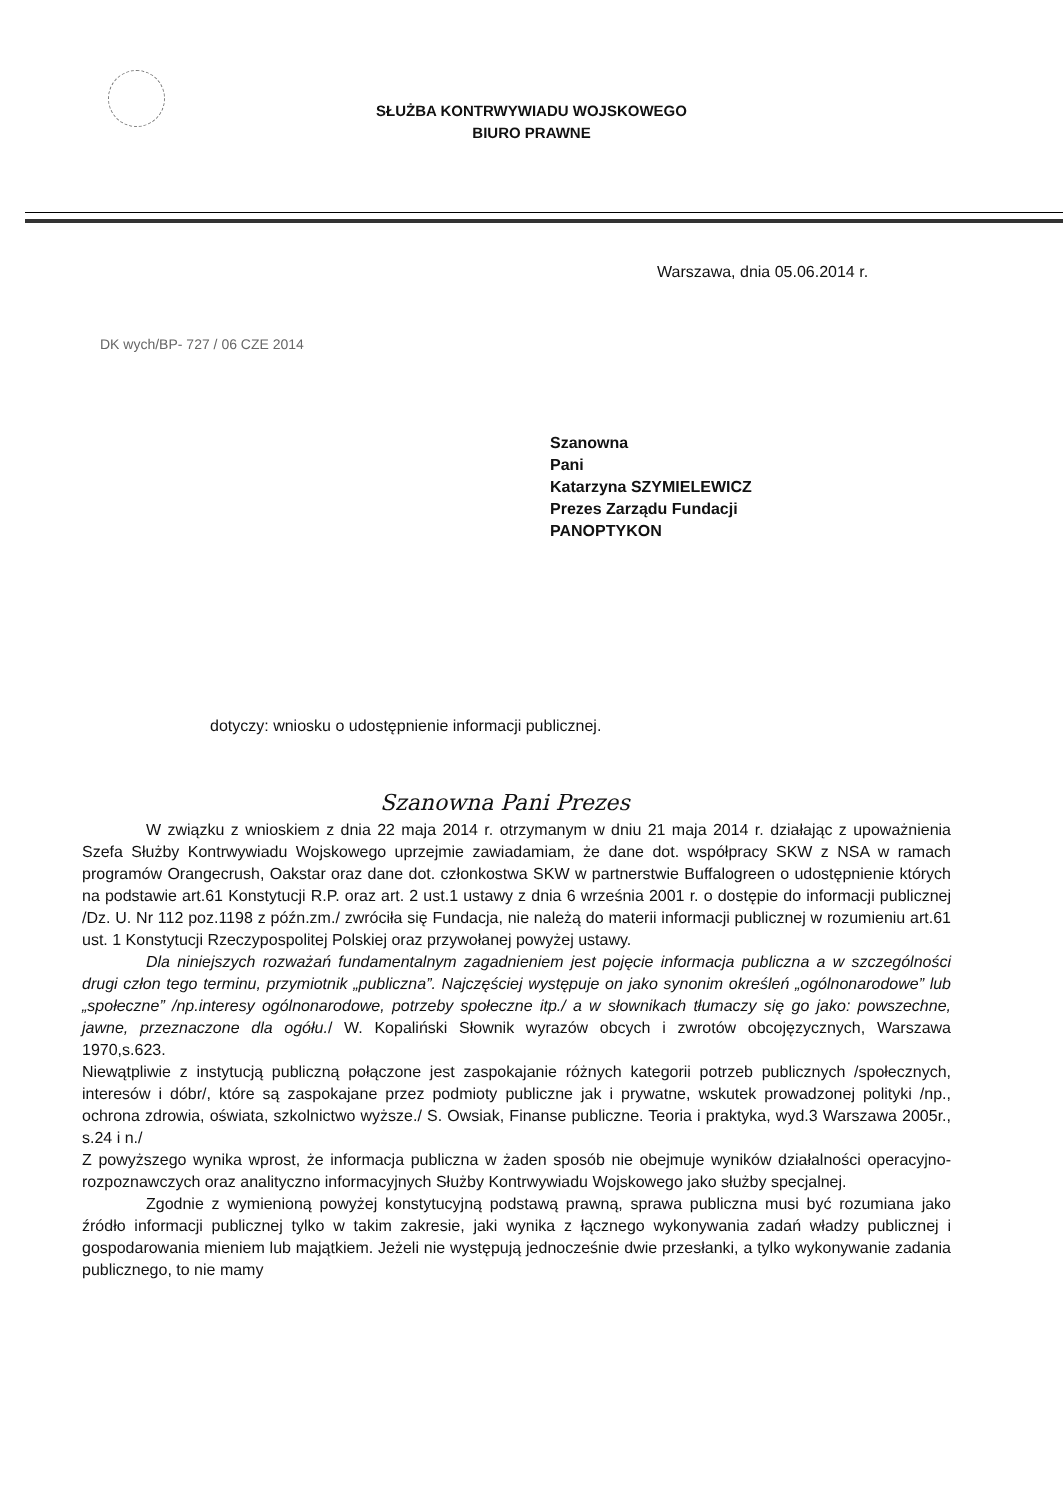SŁUŻBA KONTRWYWIADU WOJSKOWEGO
BIURO PRAWNE
Warszawa, dnia 05.06.2014 r.
DK wych/BP- 727 / 06 CZE 2014
Szanowna
Pani
Katarzyna SZYMIELEWICZ
Prezes Zarządu Fundacji
PANOPTYKON
dotyczy: wniosku o udostępnienie informacji publicznej.
Szanowna Pani Prezes
W związku z wnioskiem z dnia 22 maja 2014 r. otrzymanym w dniu 21 maja 2014 r. działając z upoważnienia Szefa Służby Kontrwywiadu Wojskowego uprzejmie zawiadamiam, że dane dot. współpracy SKW z NSA w ramach programów Orangecrush, Oakstar oraz dane dot. członkostwa SKW w partnerstwie Buffalogreen o udostępnienie których na podstawie art.61 Konstytucji R.P. oraz art. 2 ust.1 ustawy z dnia 6 września 2001 r. o dostępie do informacji publicznej /Dz. U. Nr 112 poz.1198 z późn.zm./ zwróciła się Fundacja, nie należą do materii informacji publicznej w rozumieniu art.61 ust. 1 Konstytucji Rzeczypospolitej Polskiej oraz przywołanej powyżej ustawy.
Dla niniejszych rozważań fundamentalnym zagadnieniem jest pojęcie informacja publiczna a w szczególności drugi człon tego terminu, przymiotnik „publiczna”. Najczęściej występuje on jako synonim określeń „ogólnonarodowe” lub „społeczne” /np.interesy ogólnonarodowe, potrzeby społeczne itp./ a w słownikach tłumaczy się go jako: powszechne, jawne, przeznaczone dla ogółu./ W. Kopaliński Słownik wyrazów obcych i zwrotów obcojęzycznych, Warszawa 1970,s.623.
Niewątpliwie z instytucją publiczną połączone jest zaspokajanie różnych kategorii potrzeb publicznych /społecznych, interesów i dóbr/, które są zaspokajane przez podmioty publiczne jak i prywatne, wskutek prowadzonej polityki /np., ochrona zdrowia, oświata, szkolnictwo wyższe./ S. Owsiak, Finanse publiczne. Teoria i praktyka, wyd.3 Warszawa 2005r., s.24 i n./
Z powyższego wynika wprost, że informacja publiczna w żaden sposób nie obejmuje wyników działalności operacyjno- rozpoznawczych oraz analityczno informacyjnych Służby Kontrwywiadu Wojskowego jako służby specjalnej.
Zgodnie z wymienioną powyżej konstytucyjną podstawą prawną, sprawa publiczna musi być rozumiana jako źródło informacji publicznej tylko w takim zakresie, jaki wynika z łącznego wykonywania zadań władzy publicznej i gospodarowania mieniem lub majątkiem. Jeżeli nie występują jednocześnie dwie przesłanki, a tylko wykonywanie zadania publicznego, to nie mamy